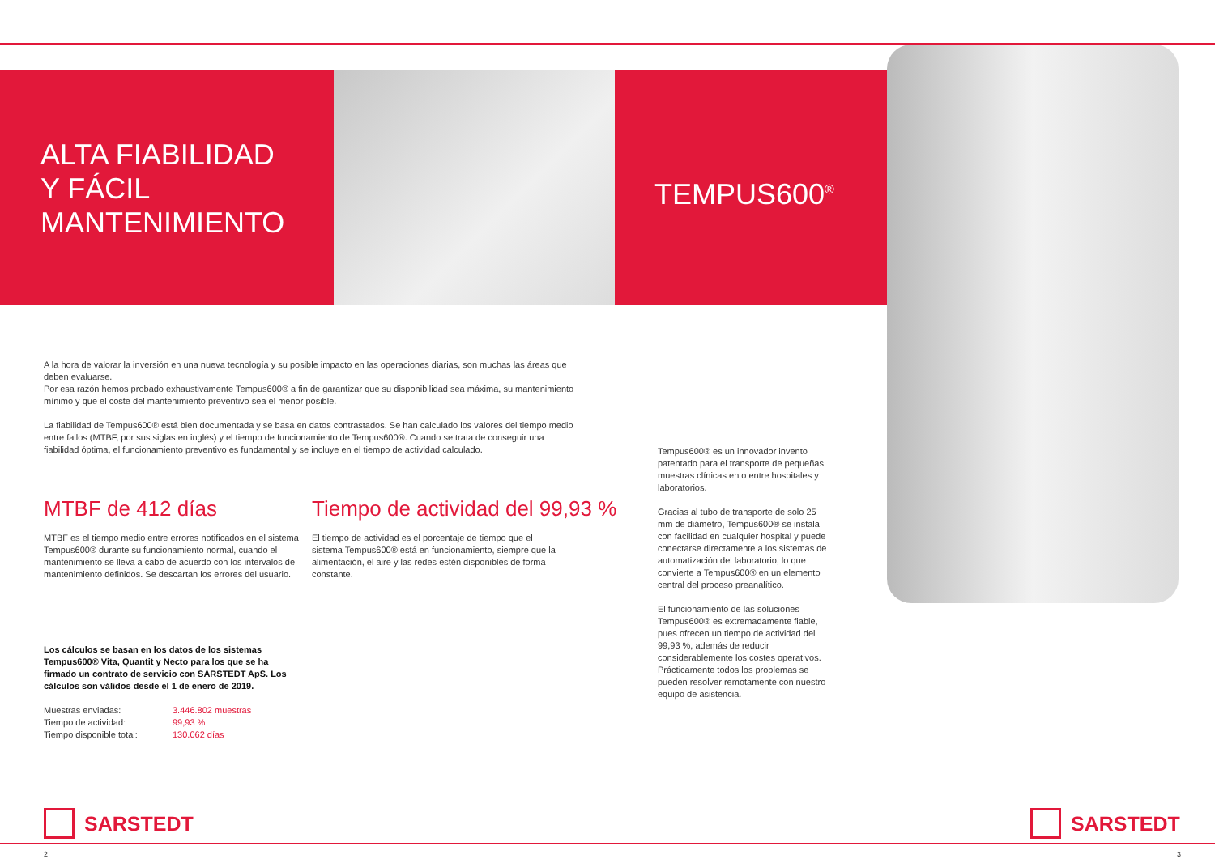ALTA FIABILIDAD
Y FÁCIL
MANTENIMIENTO
TEMPUS600<sup>®</sup>
A la hora de valorar la inversión en una nueva tecnología y su posible impacto en las operaciones diarias, son muchas las áreas que deben evaluarse.
Por esa razón hemos probado exhaustivamente Tempus600® a fin de garantizar que su disponibilidad sea máxima, su mantenimiento mínimo y que el coste del mantenimiento preventivo sea el menor posible.
La fiabilidad de Tempus600® está bien documentada y se basa en datos contrastados. Se han calculado los valores del tiempo medio entre fallos (MTBF, por sus siglas en inglés) y el tiempo de funcionamiento de Tempus600®. Cuando se trata de conseguir una fiabilidad óptima, el funcionamiento preventivo es fundamental y se incluye en el tiempo de actividad calculado.
MTBF de 412 días
Tiempo de actividad del 99,93 %
MTBF es el tiempo medio entre errores notificados en el sistema Tempus600® durante su funcionamiento normal, cuando el mantenimiento se lleva a cabo de acuerdo con los intervalos de mantenimiento definidos. Se descartan los errores del usuario.
El tiempo de actividad es el porcentaje de tiempo que el sistema Tempus600® está en funcionamiento, siempre que la alimentación, el aire y las redes estén disponibles de forma constante.
Los cálculos se basan en los datos de los sistemas Tempus600® Vita, Quantit y Necto para los que se ha firmado un contrato de servicio con SARSTEDT ApS. Los cálculos son válidos desde el 1 de enero de 2019.
| Muestras enviadas: | 3.446.802 muestras |
| Tiempo de actividad: | 99,93 % |
| Tiempo disponible total: | 130.062 días |
Tempus600® es un innovador invento patentado para el transporte de pequeñas muestras clínicas en o entre hospitales y laboratorios.
Gracias al tubo de transporte de solo 25 mm de diámetro, Tempus600® se instala con facilidad en cualquier hospital y puede conectarse directamente a los sistemas de automatización del laboratorio, lo que convierte a Tempus600® en un elemento central del proceso preanalítico.
El funcionamiento de las soluciones Tempus600® es extremadamente fiable, pues ofrecen un tiempo de actividad del 99,93 %, además de reducir considerablemente los costes operativos. Prácticamente todos los problemas se pueden resolver remotamente con nuestro equipo de asistencia.
SARSTEDT SARSTEDT
2 3